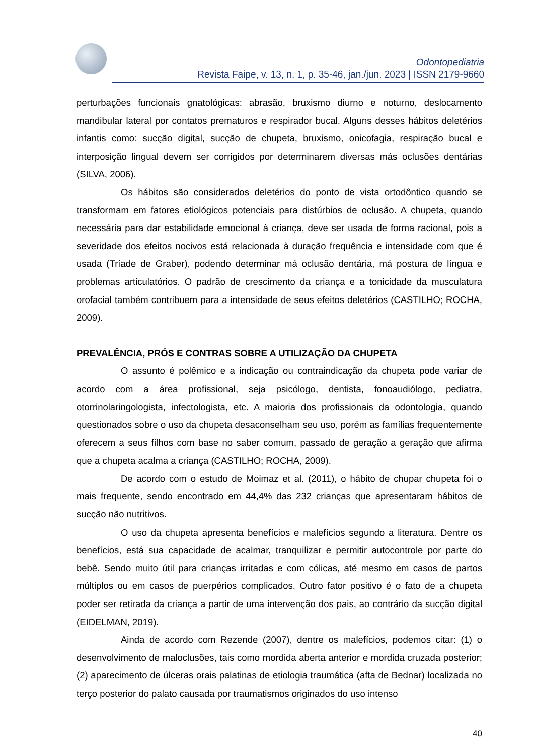Odontopediatria
Revista Faipe, v. 13, n. 1, p. 35-46, jan./jun. 2023 | ISSN 2179-9660
perturbações funcionais gnatológicas: abrasão, bruxismo diurno e noturno, deslocamento mandibular lateral por contatos prematuros e respirador bucal. Alguns desses hábitos deletérios infantis como: sucção digital, sucção de chupeta, bruxismo, onicofagia, respiração bucal e interposição lingual devem ser corrigidos por determinarem diversas más oclusões dentárias (SILVA, 2006).
Os hábitos são considerados deletérios do ponto de vista ortodôntico quando se transformam em fatores etiológicos potenciais para distúrbios de oclusão. A chupeta, quando necessária para dar estabilidade emocional à criança, deve ser usada de forma racional, pois a severidade dos efeitos nocivos está relacionada à duração frequência e intensidade com que é usada (Tríade de Graber), podendo determinar má oclusão dentária, má postura de língua e problemas articulatórios. O padrão de crescimento da criança e a tonicidade da musculatura orofacial também contribuem para a intensidade de seus efeitos deletérios (CASTILHO; ROCHA, 2009).
PREVALÊNCIA, PRÓS E CONTRAS SOBRE A UTILIZAÇÃO DA CHUPETA
O assunto é polêmico e a indicação ou contraindicação da chupeta pode variar de acordo com a área profissional, seja psicólogo, dentista, fonoaudiólogo, pediatra, otorrinolaringologista, infectologista, etc. A maioria dos profissionais da odontologia, quando questionados sobre o uso da chupeta desaconselham seu uso, porém as famílias frequentemente oferecem a seus filhos com base no saber comum, passado de geração a geração que afirma que a chupeta acalma a criança (CASTILHO; ROCHA, 2009).
De acordo com o estudo de Moimaz et al. (2011), o hábito de chupar chupeta foi o mais frequente, sendo encontrado em 44,4% das 232 crianças que apresentaram hábitos de sucção não nutritivos.
O uso da chupeta apresenta benefícios e malefícios segundo a literatura. Dentre os benefícios, está sua capacidade de acalmar, tranquilizar e permitir autocontrole por parte do bebê. Sendo muito útil para crianças irritadas e com cólicas, até mesmo em casos de partos múltiplos ou em casos de puerpérios complicados. Outro fator positivo é o fato de a chupeta poder ser retirada da criança a partir de uma intervenção dos pais, ao contrário da sucção digital (EIDELMAN, 2019).
Ainda de acordo com Rezende (2007), dentre os malefícios, podemos citar: (1) o desenvolvimento de maloclusões, tais como mordida aberta anterior e mordida cruzada posterior; (2) aparecimento de úlceras orais palatinas de etiologia traumática (afta de Bednar) localizada no terço posterior do palato causada por traumatismos originados do uso intenso
40